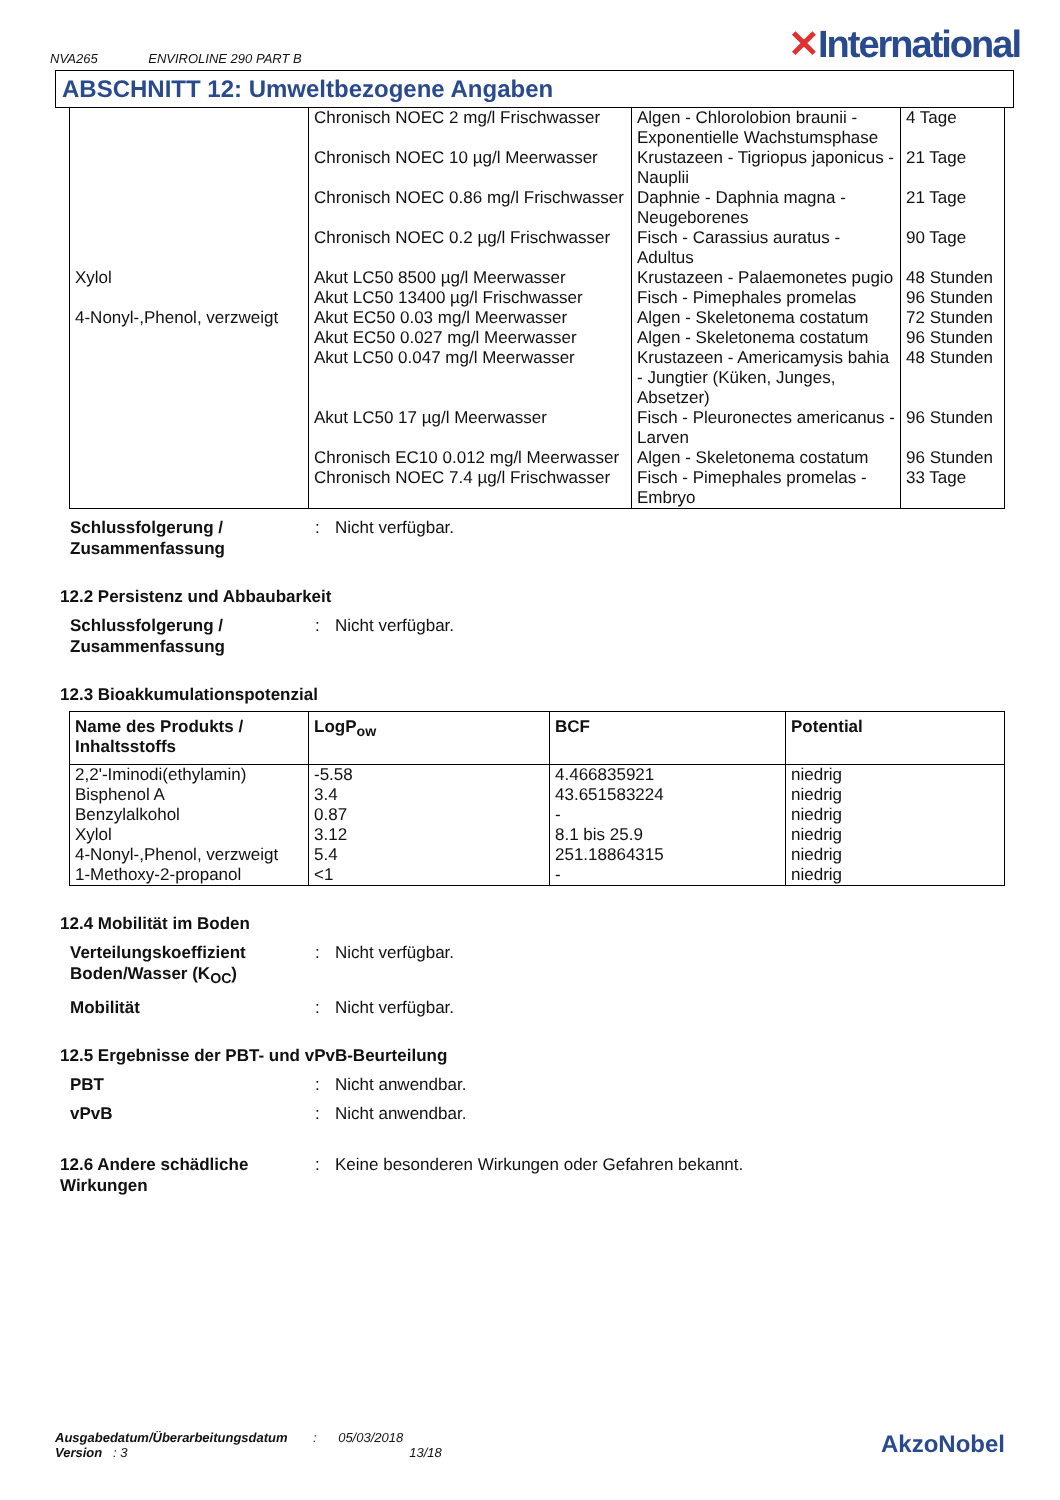NVA265 ENVIROLINE 290 PART B
✕International
ABSCHNITT 12: Umweltbezogene Angaben
| | Chronisch NOEC 2 mg/l Frischwasser | Algen - Chlorolobion braunii - Exponentielle Wachstumsphase | 4 Tage |
| | Chronisch NOEC 10 µg/l Meerwasser | Krustazeen - Tigriopus japonicus - Nauplii | 21 Tage |
| | Chronisch NOEC 0.86 mg/l Frischwasser | Daphnie - Daphnia magna - Neugeborenes | 21 Tage |
| | Chronisch NOEC 0.2 µg/l Frischwasser | Fisch - Carassius auratus - Adultus | 90 Tage |
| Xylol | Akut LC50 8500 µg/l Meerwasser | Krustazeen - Palaemonetes pugio | 48 Stunden |
| | Akut LC50 13400 µg/l Frischwasser | Fisch - Pimephales promelas | 96 Stunden |
| 4-Nonyl-,Phenol, verzweigt | Akut EC50 0.03 mg/l Meerwasser | Algen - Skeletonema costatum | 72 Stunden |
| | Akut EC50 0.027 mg/l Meerwasser | Algen - Skeletonema costatum | 96 Stunden |
| | Akut LC50 0.047 mg/l Meerwasser | Krustazeen - Americamysis bahia - Jungtier (Küken, Junges, Absetzer) | 48 Stunden |
| | Akut LC50 17 µg/l Meerwasser | Fisch - Pleuronectes americanus - Larven | 96 Stunden |
| | Chronisch EC10 0.012 mg/l Meerwasser | Algen - Skeletonema costatum | 96 Stunden |
| | Chronisch NOEC 7.4 µg/l Frischwasser | Fisch - Pimephales promelas - Embryo | 33 Tage |
Schlussfolgerung / Zusammenfassung
: Nicht verfügbar.
12.2 Persistenz und Abbaubarkeit
Schlussfolgerung / Zusammenfassung
: Nicht verfügbar.
12.3 Bioakkumulationspotenzial
| Name des Produkts / Inhaltsstoffs | LogP<sub>ow</sub> | BCF | Potential |
| --- | --- | --- | --- |
| 2,2'-Iminodi(ethylamin) Bisphenol A Benzylalkohol Xylol 4-Nonyl-,Phenol, verzweigt 1-Methoxy-2-propanol | -5.58 3.4 0.87 3.12 5.4 <1 | 4.466835921 43.651583224 - 8.1 bis 25.9 251.18864315 - | niedrig niedrig niedrig niedrig niedrig niedrig |
12.4 Mobilität im Boden
Verteilungskoeffizient Boden/Wasser (K<sub>OC</sub>)
: Nicht verfügbar.
Mobilität : Nicht verfügbar.
12.5 Ergebnisse der PBT- und vPvB-Beurteilung
PBT : Nicht anwendbar.
vPvB : Nicht anwendbar.
12.6 Andere schädliche Wirkungen
: Keine besonderen Wirkungen oder Gefahren bekannt.
Ausgabedatum/Überarbeitungsdatum : 05/03/2018
Version : 3 13/18
AkzoNobel